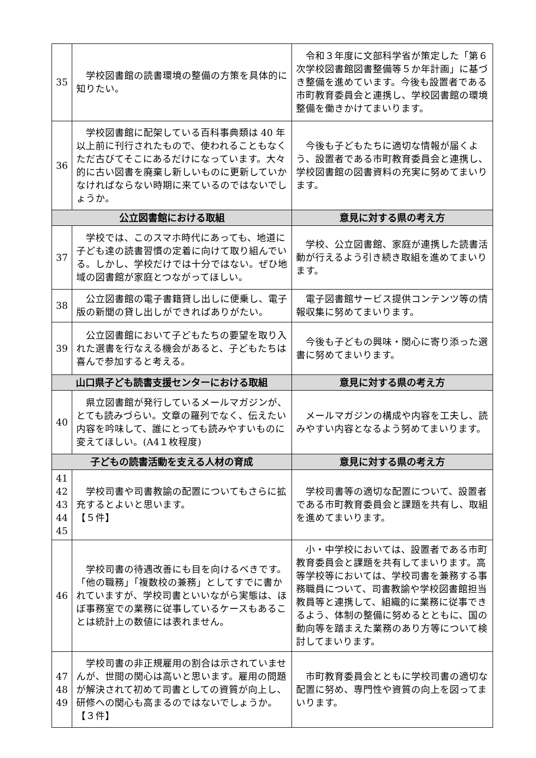| 35 | 学校図書館の読書環境の整備の方策を具体的に知りたい。 | 令和３年度に文部科学省が策定した「第６次学校図書館図書整備等５か年計画」に基づき整備を進めています。今後も設置者である市町教育委員会と連携し、学校図書館の環境整備を働きかけてまいります。 |
| 36 | 学校図書館に配架している百科事典類は 40 年以上前に刊行されたもので、使われることもなくただ古びてそこにあるだけになっています。大々的に古い図書を廃棄し新しいものに更新していかなければならない時期に来ているのではないでしょうか。 | 今後も子どもたちに適切な情報が届くよう、設置者である市町教育委員会と連携し、学校図書館の図書資料の充実に努めてまいります。 |
| 公立図書館における取組 | | 意見に対する県の考え方 |
| 37 | 学校では、このスマホ時代にあっても、地道に子ども達の読書習慣の定着に向けて取り組んでいる。しかし、学校だけでは十分ではない。ぜひ地域の図書館が家庭とつながってほしい。 | 学校、公立図書館、家庭が連携した読書活動が行えるよう引き続き取組を進めてまいります。 |
| 38 | 公立図書館の電子書籍貸し出しに便乗し、電子版の新聞の貸し出しができればありがたい。 | 電子図書館サービス提供コンテンツ等の情報収集に努めてまいります。 |
| 39 | 公立図書館において子どもたちの要望を取り入れた選書を行なえる機会があると、子どもたちは喜んで参加すると考える。 | 今後も子どもの興味・関心に寄り添った選書に努めてまいります。 |
| 山口県子ども読書支援センターにおける取組 | | 意見に対する県の考え方 |
| 40 | 県立図書館が発行しているメールマガジンが、とても読みづらい。文章の羅列でなく、伝えたい内容を吟味して、誰にとっても読みやすいものに変えてほしい。(A4１枚程度) | メールマガジンの構成や内容を工夫し、読みやすい内容となるよう努めてまいります。 |
| 子どもの読書活動を支える人材の育成 | | 意見に対する県の考え方 |
| 41 42 43 44 45 | 学校司書や司書教諭の配置についてもさらに拡充するとよいと思います。 【５件】 | 学校司書等の適切な配置について、設置者である市町教育委員会と課題を共有し、取組を進めてまいります。 |
| 46 | 学校司書の待遇改善にも目を向けるべきです。「他の職務」「複数校の兼務」としてすでに書かれていますが、学校司書といいながら実態は、ほぼ事務室での業務に従事しているケースもあることは統計上の数値には表れません。 | 小・中学校においては、設置者である市町教育委員会と課題を共有してまいります。高等学校等においては、学校司書を兼務する事務職員について、司書教諭や学校図書館担当教員等と連携して、組織的に業務に従事できるよう、体制の整備に努めるとともに、国の動向等を踏まえた業務のあり方等について検討してまいります。 |
| 47 48 49 | 学校司書の非正規雇用の割合は示されていませんが、世間の関心は高いと思います。雇用の問題が解決されて初めて司書としての資質が向上し、研修への関心も高まるのではないでしょうか。【３件】 | 市町教育委員会とともに学校司書の適切な配置に努め、専門性や資質の向上を図ってまいります。 |